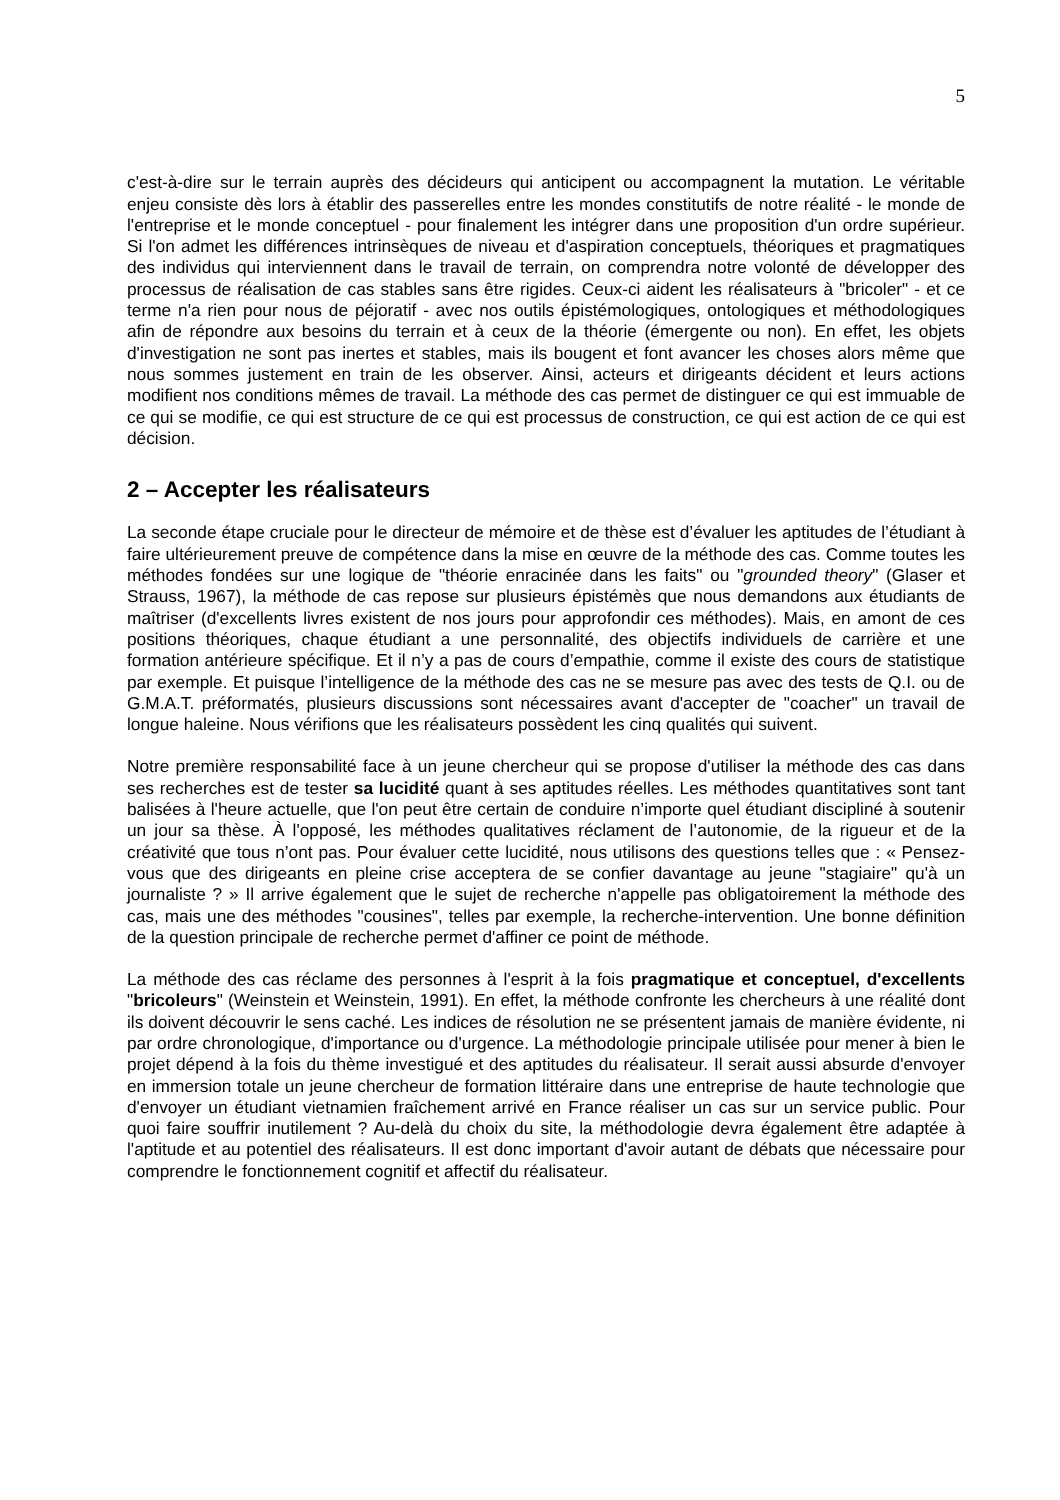5
c'est-à-dire sur le terrain auprès des décideurs qui anticipent ou accompagnent la mutation. Le véritable enjeu consiste dès lors à établir des passerelles entre les mondes constitutifs de notre réalité - le monde de l'entreprise et le monde conceptuel - pour finalement les intégrer dans une proposition d'un ordre supérieur. Si l'on admet les différences intrinsèques de niveau et d'aspiration conceptuels, théoriques et pragmatiques des individus qui interviennent dans le travail de terrain, on comprendra notre volonté de développer des processus de réalisation de cas stables sans être rigides. Ceux-ci aident les réalisateurs à "bricoler" - et ce terme n'a rien pour nous de péjoratif - avec nos outils épistémologiques, ontologiques et méthodologiques afin de répondre aux besoins du terrain et à ceux de la théorie (émergente ou non). En effet, les objets d'investigation ne sont pas inertes et stables, mais ils bougent et font avancer les choses alors même que nous sommes justement en train de les observer. Ainsi, acteurs et dirigeants décident et leurs actions modifient nos conditions mêmes de travail. La méthode des cas permet de distinguer ce qui est immuable de ce qui se modifie, ce qui est structure de ce qui est processus de construction, ce qui est action de ce qui est décision.
2 – Accepter les réalisateurs
La seconde étape cruciale pour le directeur de mémoire et de thèse est d’évaluer les aptitudes de l’étudiant à faire ultérieurement preuve de compétence dans la mise en œuvre de la méthode des cas. Comme toutes les méthodes fondées sur une logique de "théorie enracinée dans les faits" ou "grounded theory" (Glaser et Strauss, 1967), la méthode de cas repose sur plusieurs épistémès que nous demandons aux étudiants de maîtriser (d'excellents livres existent de nos jours pour approfondir ces méthodes). Mais, en amont de ces positions théoriques, chaque étudiant a une personnalité, des objectifs individuels de carrière et une formation antérieure spécifique. Et il n’y a pas de cours d’empathie, comme il existe des cours de statistique par exemple. Et puisque l’intelligence de la méthode des cas ne se mesure pas avec des tests de Q.I. ou de G.M.A.T. préformatés, plusieurs discussions sont nécessaires avant d'accepter de "coacher" un travail de longue haleine. Nous vérifions que les réalisateurs possèdent les cinq qualités qui suivent.
Notre première responsabilité face à un jeune chercheur qui se propose d'utiliser la méthode des cas dans ses recherches est de tester sa lucidité quant à ses aptitudes réelles. Les méthodes quantitatives sont tant balisées à l'heure actuelle, que l'on peut être certain de conduire n’importe quel étudiant discipliné à soutenir un jour sa thèse. À l'opposé, les méthodes qualitatives réclament de l’autonomie, de la rigueur et de la créativité que tous n’ont pas. Pour évaluer cette lucidité, nous utilisons des questions telles que : « Pensez-vous que des dirigeants en pleine crise acceptera de se confier davantage au jeune "stagiaire" qu'à un journaliste ? » Il arrive également que le sujet de recherche n'appelle pas obligatoirement la méthode des cas, mais une des méthodes "cousines", telles par exemple, la recherche-intervention. Une bonne définition de la question principale de recherche permet d'affiner ce point de méthode.
La méthode des cas réclame des personnes à l'esprit à la fois pragmatique et conceptuel, d'excellents "bricoleurs" (Weinstein et Weinstein, 1991). En effet, la méthode confronte les chercheurs à une réalité dont ils doivent découvrir le sens caché. Les indices de résolution ne se présentent jamais de manière évidente, ni par ordre chronologique, d'importance ou d'urgence. La méthodologie principale utilisée pour mener à bien le projet dépend à la fois du thème investigué et des aptitudes du réalisateur. Il serait aussi absurde d'envoyer en immersion totale un jeune chercheur de formation littéraire dans une entreprise de haute technologie que d'envoyer un étudiant vietnamien fraîchement arrivé en France réaliser un cas sur un service public. Pour quoi faire souffrir inutilement ? Au-delà du choix du site, la méthodologie devra également être adaptée à l'aptitude et au potentiel des réalisateurs. Il est donc important d'avoir autant de débats que nécessaire pour comprendre le fonctionnement cognitif et affectif du réalisateur.